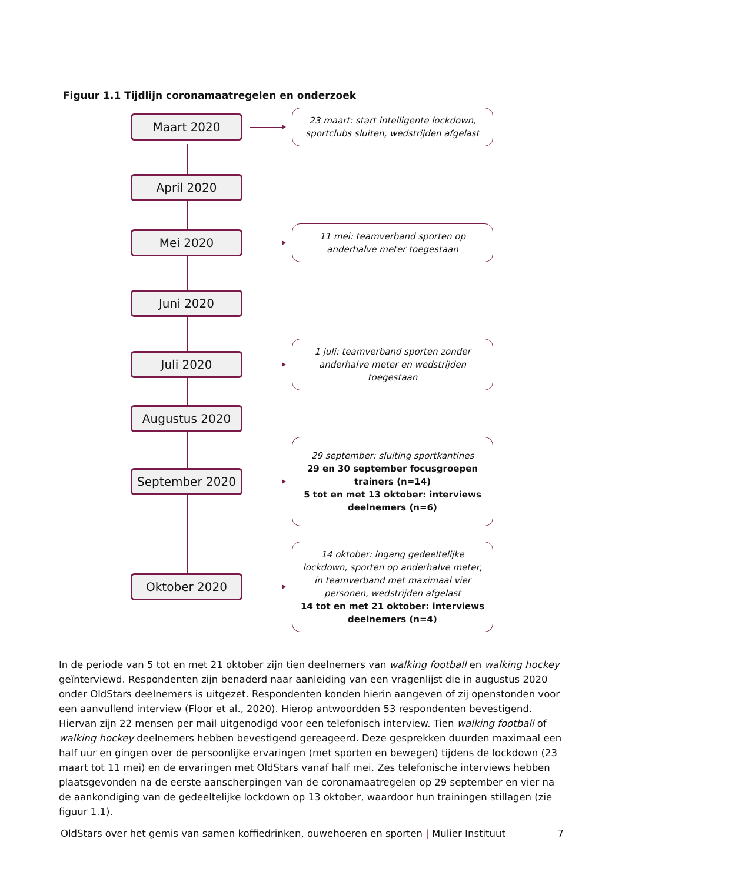Figuur 1.1 Tijdlijn coronamaatregelen en onderzoek
Maart 2020
23 maart: start intelligente lockdown, sportclubs sluiten, wedstrijden afgelast
April 2020
Mei 2020
11 mei: teamverband sporten op anderhalve meter toegestaan
Juni 2020
Juli 2020
1 juli: teamverband sporten zonder anderhalve meter en wedstrijden toegestaan
Augustus 2020
September 2020
29 september: sluiting sportkantines
29 en 30 september focusgroepen trainers (n=14)
5 tot en met 13 oktober: interviews deelnemers (n=6)
Oktober 2020
14 oktober: ingang gedeeltelijke lockdown, sporten op anderhalve meter, in teamverband met maximaal vier personen, wedstrijden afgelast
14 tot en met 21 oktober: interviews deelnemers (n=4)
In de periode van 5 tot en met 21 oktober zijn tien deelnemers van walking football en walking hockey geïnterviewd. Respondenten zijn benaderd naar aanleiding van een vragenlijst die in augustus 2020 onder OldStars deelnemers is uitgezet. Respondenten konden hierin aangeven of zij openstonden voor een aanvullend interview (Floor et al., 2020). Hierop antwoordden 53 respondenten bevestigend. Hiervan zijn 22 mensen per mail uitgenodigd voor een telefonisch interview. Tien walking football of walking hockey deelnemers hebben bevestigend gereageerd. Deze gesprekken duurden maximaal een half uur en gingen over de persoonlijke ervaringen (met sporten en bewegen) tijdens de lockdown (23 maart tot 11 mei) en de ervaringen met OldStars vanaf half mei. Zes telefonische interviews hebben plaatsgevonden na de eerste aanscherpingen van de coronamaatregelen op 29 september en vier na de aankondiging van de gedeeltelijke lockdown op 13 oktober, waardoor hun trainingen stillagen (zie figuur 1.1).
OldStars over het gemis van samen koffiedrinken, ouwehoeren en sporten | Mulier Instituut 7